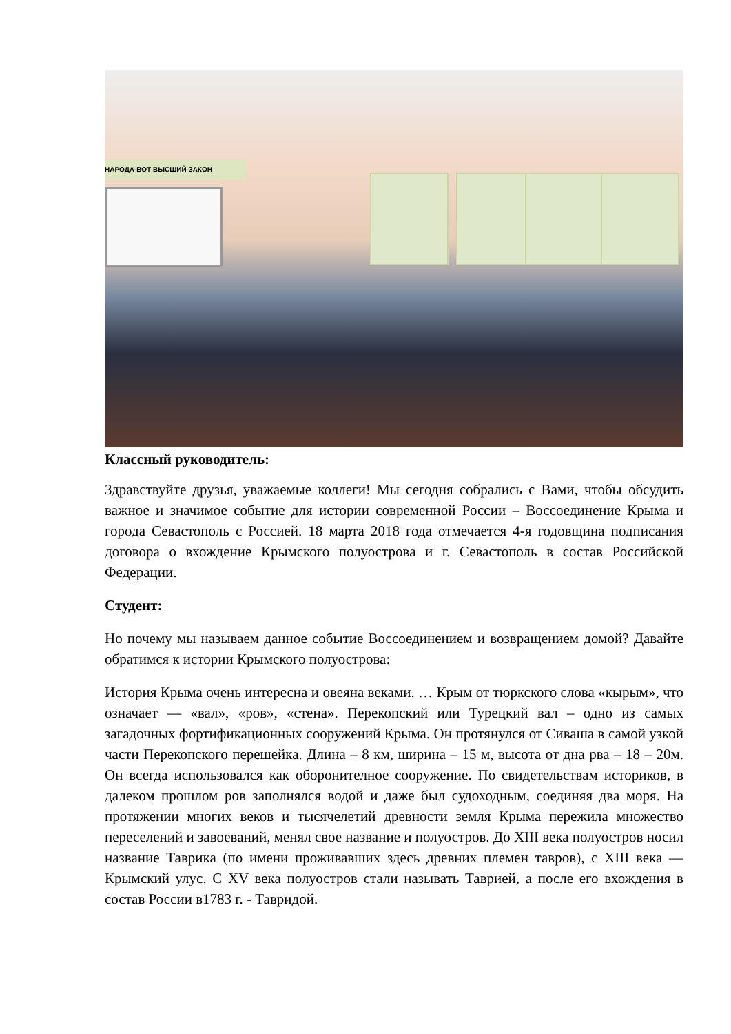НАРОДА-ВОТ ВЫСШИЙ ЗАКОН
Классный руководитель:
Здравствуйте друзья, уважаемые коллеги! Мы сегодня собрались с Вами, чтобы обсудить важное и значимое событие для истории современной России – Воссоединение Крыма и города Севастополь с Россией. 18 марта 2018 года отмечается 4-я годовщина подписания договора о вхождение Крымского полуострова и г. Севастополь в состав Российской Федерации.
Студент:
Но почему мы называем данное событие Воссоединением и возвращением домой? Давайте обратимся к истории Крымского полуострова:
История Крыма очень интересна и овеяна веками. … Крым от тюркского слова «кырым», что означает — «вал», «ров», «стена». Перекопский или Турецкий вал – одно из самых загадочных фортификационных сооружений Крыма. Он протянулся от Сиваша в самой узкой части Перекопского перешейка. Длина – 8 км, ширина – 15 м, высота от дна рва – 18 – 20м. Он всегда использовался как оборонителное сооружение. По свидетельствам историков, в далеком прошлом ров заполнялся водой и даже был судоходным, соединяя два моря. На протяжении многих веков и тысячелетий древности земля Крыма пережила множество переселений и завоеваний, менял свое название и полуостров. До XIII века полуостров носил название Таврика (по имени проживавших здесь древних племен тавров), с XIII века — Крымский улус. С XV века полуостров стали называть Таврией, а после его вхождения в состав России в1783 г. - Тавридой.